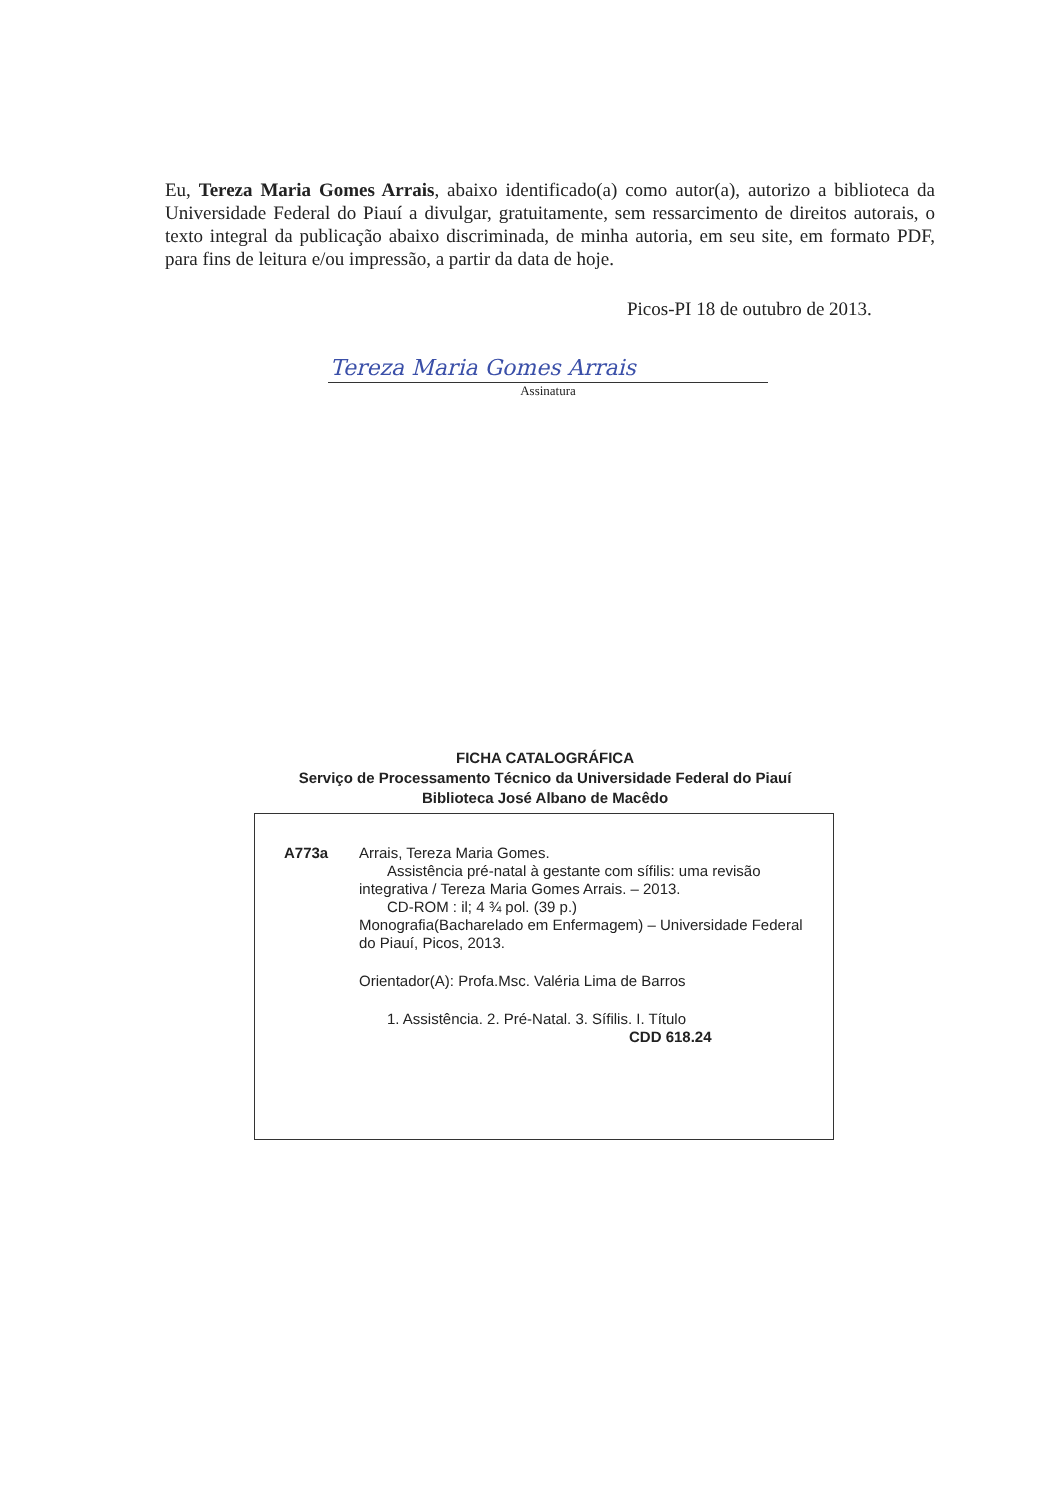Eu, Tereza Maria Gomes Arrais, abaixo identificado(a) como autor(a), autorizo a biblioteca da Universidade Federal do Piauí a divulgar, gratuitamente, sem ressarcimento de direitos autorais, o texto integral da publicação abaixo discriminada, de minha autoria, em seu site, em formato PDF, para fins de leitura e/ou impressão, a partir da data de hoje.
Picos-PI 18 de outubro de 2013.
Tereza Maria Gomes Arrais
Assinatura
FICHA CATALOGRÁFICA
Serviço de Processamento Técnico da Universidade Federal do Piauí
Biblioteca José Albano de Macêdo
A773a Arrais, Tereza Maria Gomes.
Assistência pré-natal à gestante com sífilis: uma revisão integrativa / Tereza Maria Gomes Arrais. – 2013.
CD-ROM : il; 4 ¾ pol. (39 p.)
Monografia(Bacharelado em Enfermagem) – Universidade Federal do Piauí, Picos, 2013.
Orientador(A): Profa.Msc. Valéria Lima de Barros
1. Assistência. 2. Pré-Natal. 3. Sífilis. I. Título
CDD 618.24